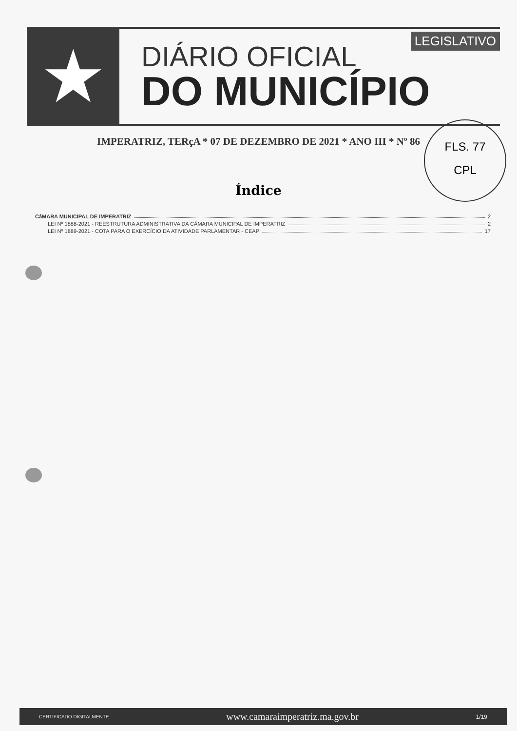★
LEGISLATIVO
DIÁRIO OFICIAL
DO MUNICÍPIO
IMPERATRIZ, TERçA * 07 DE DEZEMBRO DE 2021 * ANO III * Nº 86
FLS. 77
CPL
Índice
CâMARA MUNICIPAL DE IMPERATRIZ 2
LEI Nº 1888-2021 - REESTRUTURA ADMINISTRATIVA DA CÂMARA MUNICIPAL DE IMPERATRIZ 2
LEI Nº 1889-2021 - COTA PARA O EXERCÍCIO DA ATIVIDADE PARLAMENTAR - CEAP 17
CERTIFICADO DIGITALMENTE www.camaraimperatriz.ma.gov.br 1/19